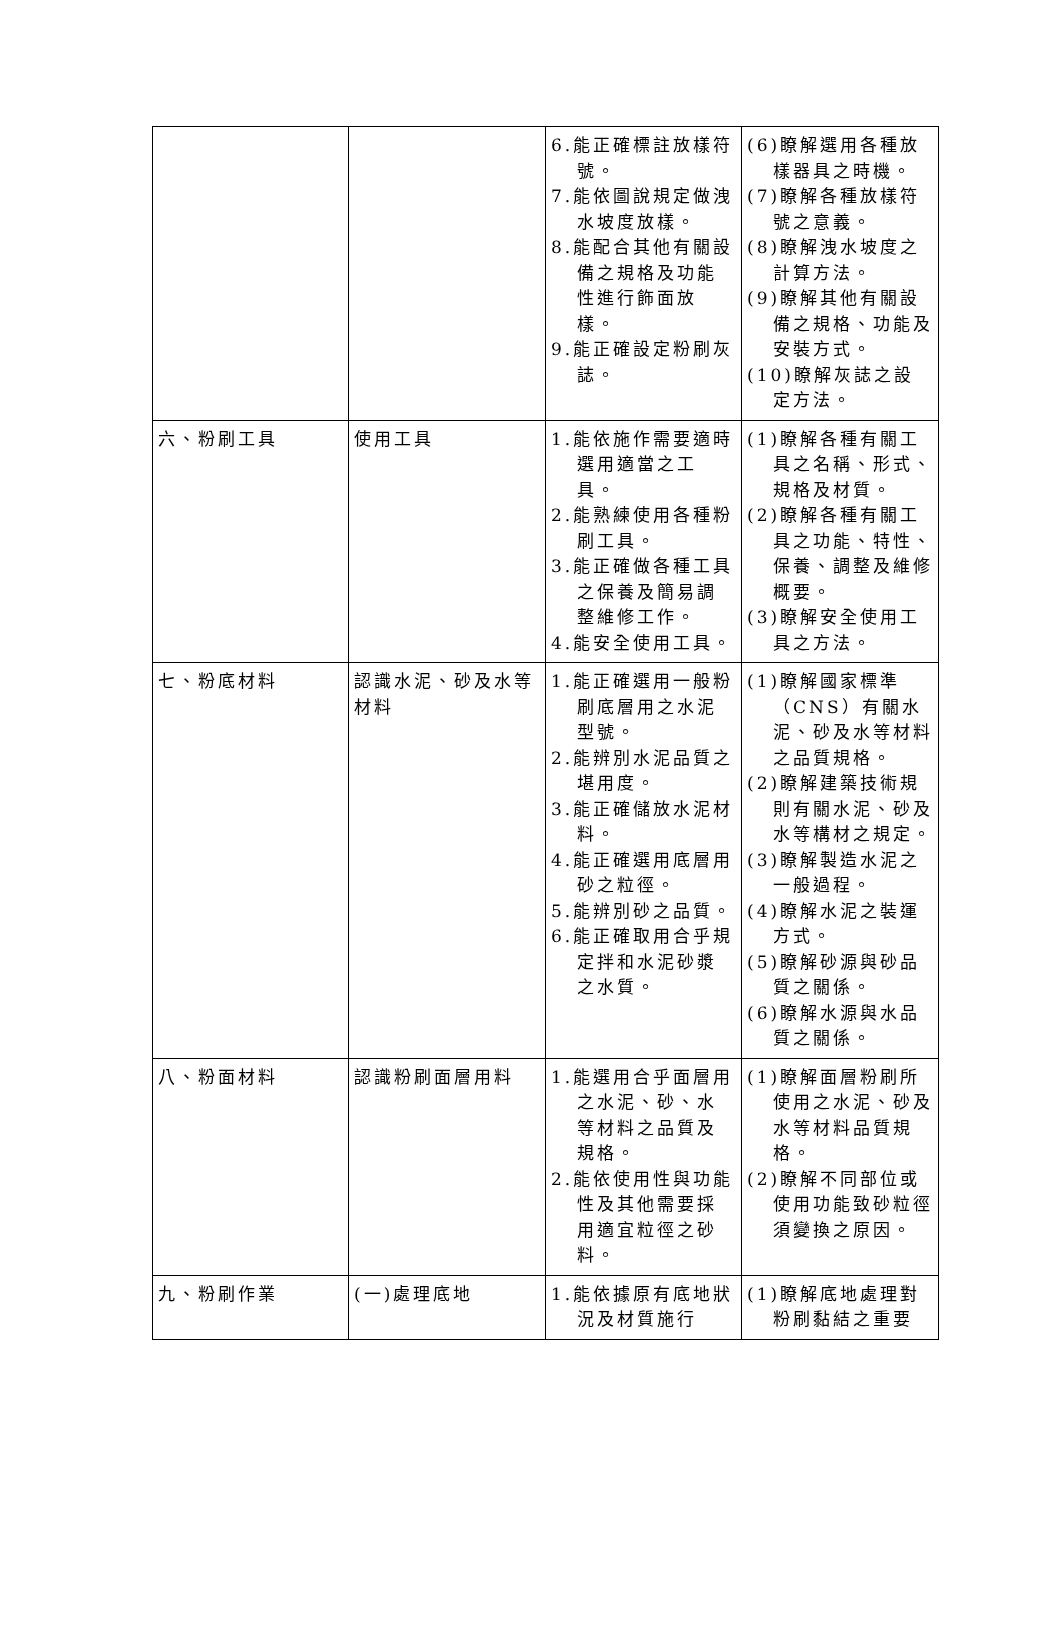| | | 6.能正確標註放樣符號。 7.能依圖說規定做洩水坡度放樣。 8.能配合其他有關設備之規格及功能性進行飾面放樣。 9.能正確設定粉刷灰誌。 | (6)瞭解選用各種放樣器具之時機。 (7)瞭解各種放樣符號之意義。 (8)瞭解洩水坡度之計算方法。 (9)瞭解其他有關設備之規格、功能及安裝方式。 (10)瞭解灰誌之設定方法。 |
| 六、粉刷工具 | 使用工具 | 1.能依施作需要適時選用適當之工具。 2.能熟練使用各種粉刷工具。 3.能正確做各種工具之保養及簡易調整維修工作。 4.能安全使用工具。 | (1)瞭解各種有關工具之名稱、形式、規格及材質。 (2)瞭解各種有關工具之功能、特性、保養、調整及維修概要。 (3)瞭解安全使用工具之方法。 |
| 七、粉底材料 | 認識水泥、砂及水等材料 | 1.能正確選用一般粉刷底層用之水泥型號。 2.能辨別水泥品質之堪用度。 3.能正確儲放水泥材料。 4.能正確選用底層用砂之粒徑。 5.能辨別砂之品質。 6.能正確取用合乎規定拌和水泥砂漿之水質。 | (1)瞭解國家標準（CNS）有關水泥、砂及水等材料之品質規格。 (2)瞭解建築技術規則有關水泥、砂及水等構材之規定。 (3)瞭解製造水泥之一般過程。 (4)瞭解水泥之裝運方式。 (5)瞭解砂源與砂品質之關係。 (6)瞭解水源與水品質之關係。 |
| 八、粉面材料 | 認識粉刷面層用料 | 1.能選用合乎面層用之水泥、砂、水等材料之品質及規格。 2.能依使用性與功能性及其他需要採用適宜粒徑之砂料。 | (1)瞭解面層粉刷所使用之水泥、砂及水等材料品質規格。 (2)瞭解不同部位或使用功能致砂粒徑須變換之原因。 |
| 九、粉刷作業 | (一)處理底地 | 1.能依據原有底地狀況及材質施行 | (1)瞭解底地處理對粉刷黏結之重要 |